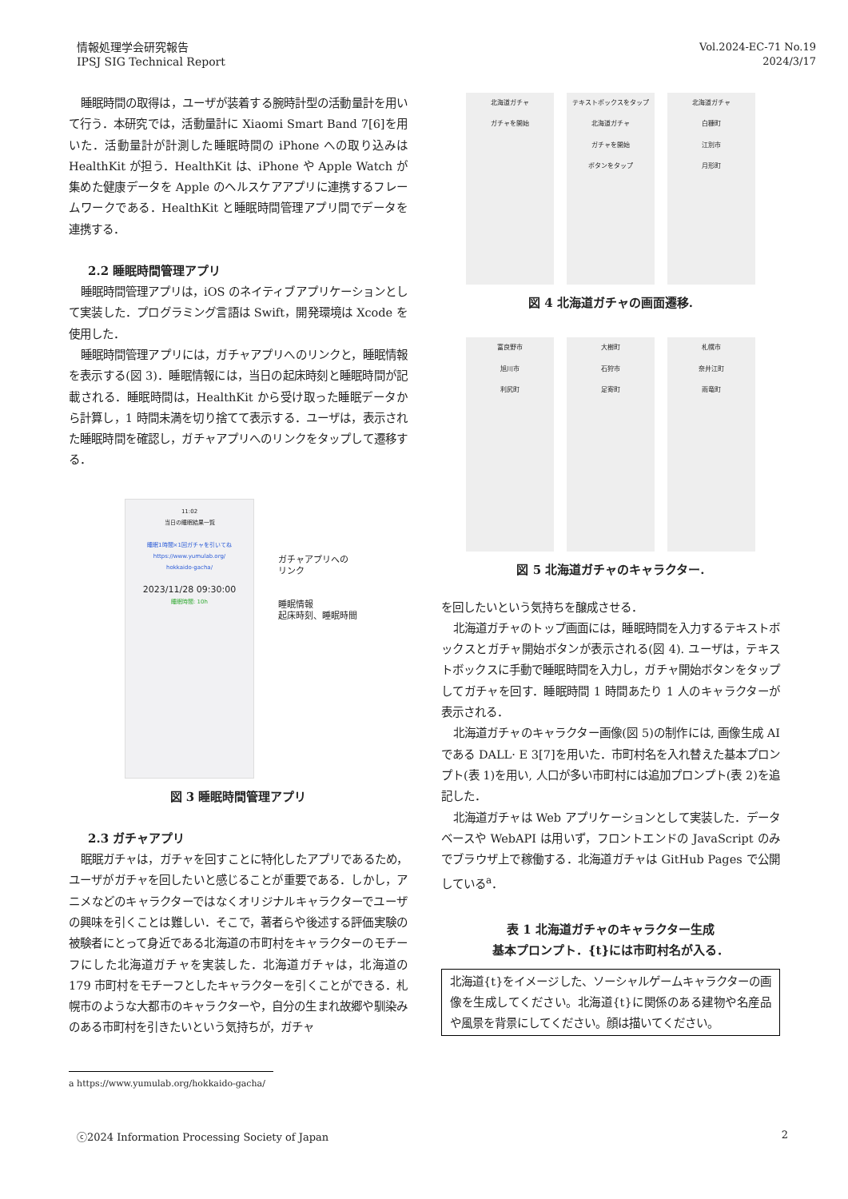情報処理学会研究報告
IPSJ SIG Technical Report
Vol.2024-EC-71 No.19
2024/3/17
睡眠時間の取得は，ユーザが装着する腕時計型の活動量計を用いて行う．本研究では，活動量計に Xiaomi Smart Band 7[6]を用いた．活動量計が計測した睡眠時間の iPhone への取り込みは HealthKit が担う．HealthKit は、iPhone や Apple Watch が集めた健康データを Apple のヘルスケアアプリに連携するフレームワークである．HealthKit と睡眠時間管理アプリ間でデータを連携する．
2.2 睡眠時間管理アプリ
睡眠時間管理アプリは，iOS のネイティブアプリケーションとして実装した．プログラミング言語は Swift，開発環境は Xcode を使用した．
睡眠時間管理アプリには，ガチャアプリへのリンクと，睡眠情報を表示する(図 3)．睡眠情報には，当日の起床時刻と睡眠時間が記載される．睡眠時間は，HealthKit から受け取った睡眠データから計算し，1 時間未満を切り捨てて表示する．ユーザは，表示された睡眠時間を確認し，ガチャアプリへのリンクをタップして遷移する．
11:02
当日の睡眠結果一覧
睡眠1時間×1回ガチャを引いてね
https://www.yumulab.org/
hokkaido-gacha/
2023/11/28 09:30:00
睡眠時間: 10h
ガチャアプリへの
リンク
睡眠情報
起床時刻、睡眠時間
図 3 睡眠時間管理アプリ
2.3 ガチャアプリ
眠眠ガチャは，ガチャを回すことに特化したアプリであるため，ユーザがガチャを回したいと感じることが重要である．しかし，アニメなどのキャラクターではなくオリジナルキャラクターでユーザの興味を引くことは難しい．そこで，著者らや後述する評価実験の被験者にとって身近である北海道の市町村をキャラクターのモチーフにした北海道ガチャを実装した．北海道ガチャは，北海道の 179 市町村をモチーフとしたキャラクターを引くことができる．札幌市のような大都市のキャラクターや，自分の生まれ故郷や馴染みのある市町村を引きたいという気持ちが，ガチャ
北海道ガチャ
ガチャを開始
テキストボックスをタップ
北海道ガチャ
ガチャを開始
ボタンをタップ
北海道ガチャ
白糠町
江別市
月形町
図 4 北海道ガチャの画面遷移.
富良野市
旭川市
利尻町
大樹町
石狩市
足寄町
札幌市
奈井江町
雨竜町
図 5 北海道ガチャのキャラクター.
を回したいという気持ちを醸成させる．
北海道ガチャのトップ画面には，睡眠時間を入力するテキストボックスとガチャ開始ボタンが表示される(図 4). ユーザは，テキストボックスに手動で睡眠時間を入力し，ガチャ開始ボタンをタップしてガチャを回す．睡眠時間 1 時間あたり 1 人のキャラクターが表示される．
北海道ガチャのキャラクター画像(図 5)の制作には, 画像生成 AI である DALL· E 3[7]を用いた．市町村名を入れ替えた基本プロンプト(表 1)を用い, 人口が多い市町村には追加プロンプト(表 2)を追記した．
北海道ガチャは Web アプリケーションとして実装した．データベースや WebAPI は用いず，フロントエンドの JavaScript のみでブラウザ上で稼働する．北海道ガチャは GitHub Pages で公開している<sup>a</sup>．
表 1 北海道ガチャのキャラクター生成
基本プロンプト．{t}には市町村名が入る．
| 北海道{t}をイメージした、ソーシャルゲームキャラクターの画像を生成してください。北海道{t}に関係のある建物や名産品や風景を背景にしてください。顔は描いてください。 |
a https://www.yumulab.org/hokkaido-gacha/
ⓒ2024 Information Processing Society of Japan 2